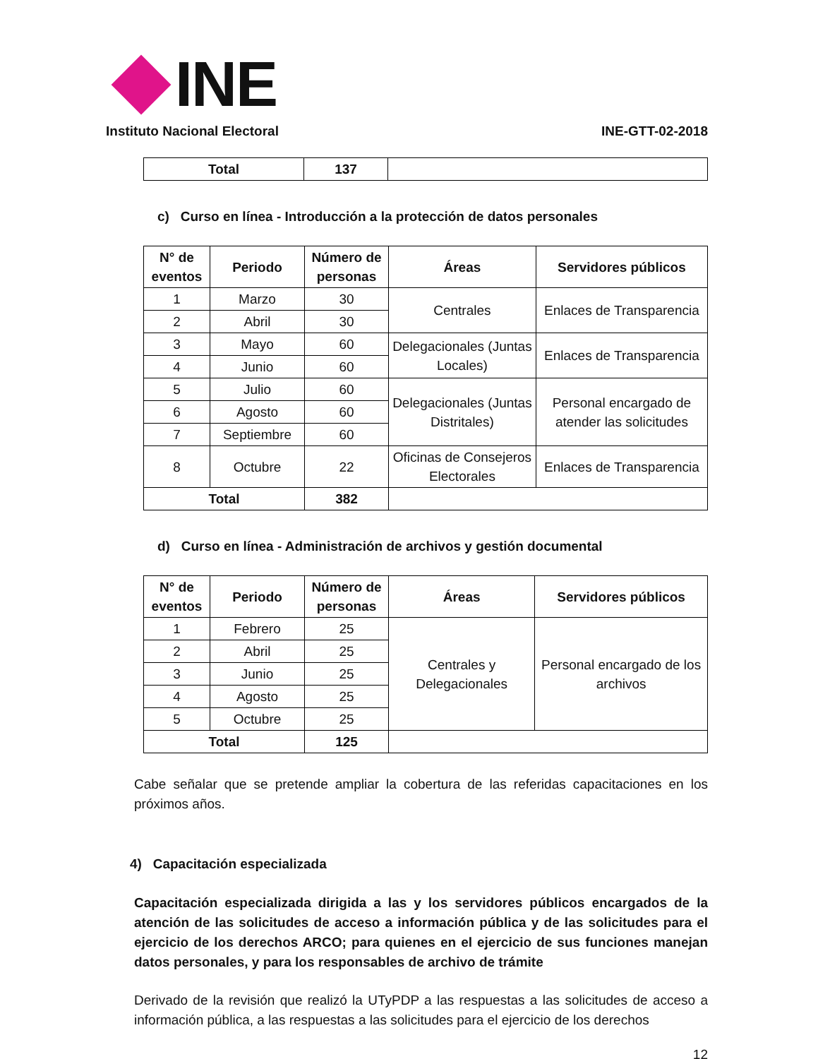INE
Instituto Nacional Electoral
INE-GTT-02-2018
| Total | 137 | |
c) Curso en línea - Introducción a la protección de datos personales
| N° de eventos | Periodo | Número de personas | Áreas | Servidores públicos |
| --- | --- | --- | --- | --- |
| 1 | Marzo | 30 | Centrales | Enlaces de Transparencia |
| 2 | Abril | 30 | | |
| 3 | Mayo | 60 | Delegacionales (Juntas Locales) | Enlaces de Transparencia |
| 4 | Junio | 60 | | |
| 5 | Julio | 60 | Delegacionales (Juntas Distritales) | Personal encargado de atender las solicitudes |
| 6 | Agosto | 60 | | |
| 7 | Septiembre | 60 | | |
| 8 | Octubre | 22 | Oficinas de Consejeros Electorales | Enlaces de Transparencia |
| Total | | 382 | | |
d) Curso en línea - Administración de archivos y gestión documental
| N° de eventos | Periodo | Número de personas | Áreas | Servidores públicos |
| --- | --- | --- | --- | --- |
| 1 | Febrero | 25 | Centrales y Delegacionales | Personal encargado de los archivos |
| 2 | Abril | 25 | | |
| 3 | Junio | 25 | | |
| 4 | Agosto | 25 | | |
| 5 | Octubre | 25 | | |
| Total | | 125 | | |
Cabe señalar que se pretende ampliar la cobertura de las referidas capacitaciones en los próximos años.
4) Capacitación especializada
Capacitación especializada dirigida a las y los servidores públicos encargados de la atención de las solicitudes de acceso a información pública y de las solicitudes para el ejercicio de los derechos ARCO; para quienes en el ejercicio de sus funciones manejan datos personales, y para los responsables de archivo de trámite
Derivado de la revisión que realizó la UTyPDP a las respuestas a las solicitudes de acceso a información pública, a las respuestas a las solicitudes para el ejercicio de los derechos
12